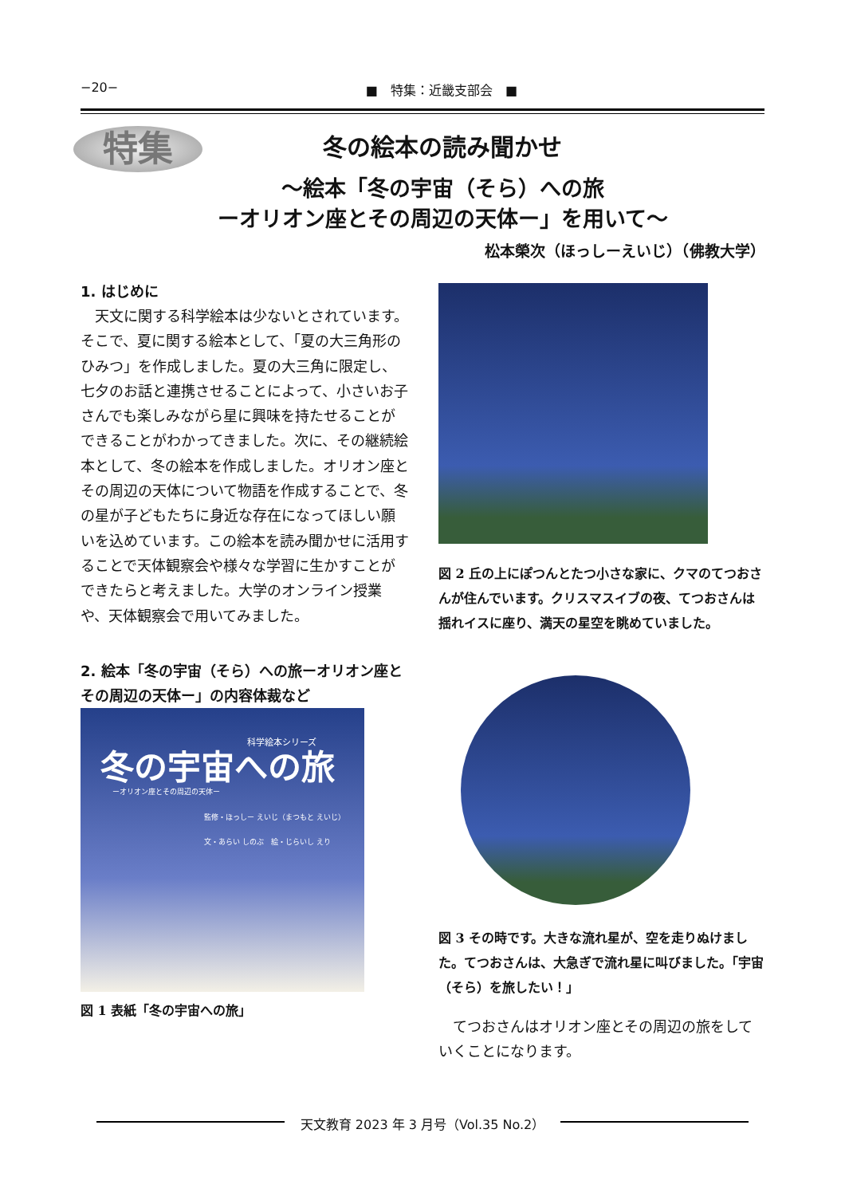−20− ■　特集：近畿支部会　■
特集
冬の絵本の読み聞かせ
～絵本「冬の宇宙（そら）への旅
ーオリオン座とその周辺の天体ー」を用いて～
松本榮次（ほっしーえいじ）（佛教大学）
1. はじめに
　天文に関する科学絵本は少ないとされています。そこで、夏に関する絵本として、「夏の大三角形のひみつ」を作成しました。夏の大三角に限定し、七夕のお話と連携させることによって、小さいお子さんでも楽しみながら星に興味を持たせることができることがわかってきました。次に、その継続絵本として、冬の絵本を作成しました。オリオン座とその周辺の天体について物語を作成することで、冬の星が子どもたちに身近な存在になってほしい願いを込めています。この絵本を読み聞かせに活用することで天体観察会や様々な学習に生かすことができたらと考えました。大学のオンライン授業や、天体観察会で用いてみました。
2. 絵本「冬の宇宙（そら）への旅ーオリオン座とその周辺の天体ー」の内容体裁など
科学絵本シリーズ
冬の宇宙への旅
ーオリオン座とその周辺の天体ー
監修・ほっしー えいじ（まつもと えいじ）
文・あらい しのぶ　絵・じらいし えり
図 1 表紙「冬の宇宙への旅」
図 2 丘の上にぽつんとたつ小さな家に、クマのてつおさんが住んでいます。クリスマスイブの夜、てつおさんは揺れイスに座り、満天の星空を眺めていました。
図 3 その時です。大きな流れ星が、空を走りぬけました。てつおさんは、大急ぎで流れ星に叫びました。「宇宙（そら）を旅したい！」
　てつおさんはオリオン座とその周辺の旅をしていくことになります。
天文教育 2023 年 3 月号（Vol.35 No.2）